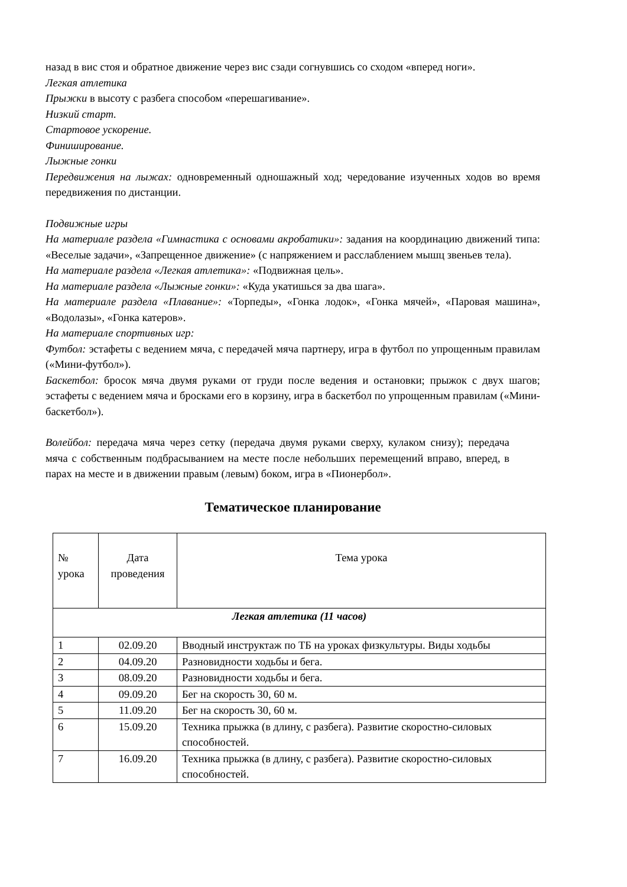назад в вис стоя и обратное движение через вис сзади согнувшись со сходом «вперед ноги».
Легкая атлетика
Прыжки в высоту с разбега способом «перешагивание».
Низкий старт.
Стартовое ускорение.
Финиширование.
Лыжные гонки
Передвижения на лыжах: одновременный одношажный ход; чередование изученных ходов во время передвижения по дистанции.
Подвижные игры
На материале раздела «Гимнастика с основами акробатики»: задания на координацию движений типа: «Веселые задачи», «Запрещенное движение» (с напряжением и расслаблением мышц звеньев тела).
На материале раздела «Легкая атлетика»: «Подвижная цель».
На материале раздела «Лыжные гонки»: «Куда укатишься за два шага».
На материале раздела «Плавание»: «Торпеды», «Гонка лодок», «Гонка мячей», «Паровая машина», «Водолазы», «Гонка катеров».
На материале спортивных игр:
Футбол: эстафеты с ведением мяча, с передачей мяча партнеру, игра в футбол по упрощенным правилам («Мини-футбол»).
Баскетбол: бросок мяча двумя руками от груди после ведения и остановки; прыжок с двух шагов; эстафеты с ведением мяча и бросками его в корзину, игра в баскетбол по упрощенным правилам («Мини-баскетбол»).
Волейбол: передача мяча через сетку (передача двумя руками сверху, кулаком снизу); передача мяча с собственным подбрасыванием на месте после небольших перемещений вправо, вперед, в парах на месте и в движении правым (левым) боком, игра в «Пионербол».
Тематическое планирование
| № урока | Дата проведения | Тема урока |
| Легкая атлетика (11 часов) | | |
| 1 | 02.09.20 | Вводный инструктаж по ТБ на уроках физкультуры. Виды ходьбы |
| 2 | 04.09.20 | Разновидности ходьбы и бега. |
| 3 | 08.09.20 | Разновидности ходьбы и бега. |
| 4 | 09.09.20 | Бег на скорость 30, 60 м. |
| 5 | 11.09.20 | Бег на скорость 30, 60 м. |
| 6 | 15.09.20 | Техника прыжка (в длину, с разбега). Развитие скоростно-силовых способностей. |
| 7 | 16.09.20 | Техника прыжка (в длину, с разбега). Развитие скоростно-силовых способностей. |